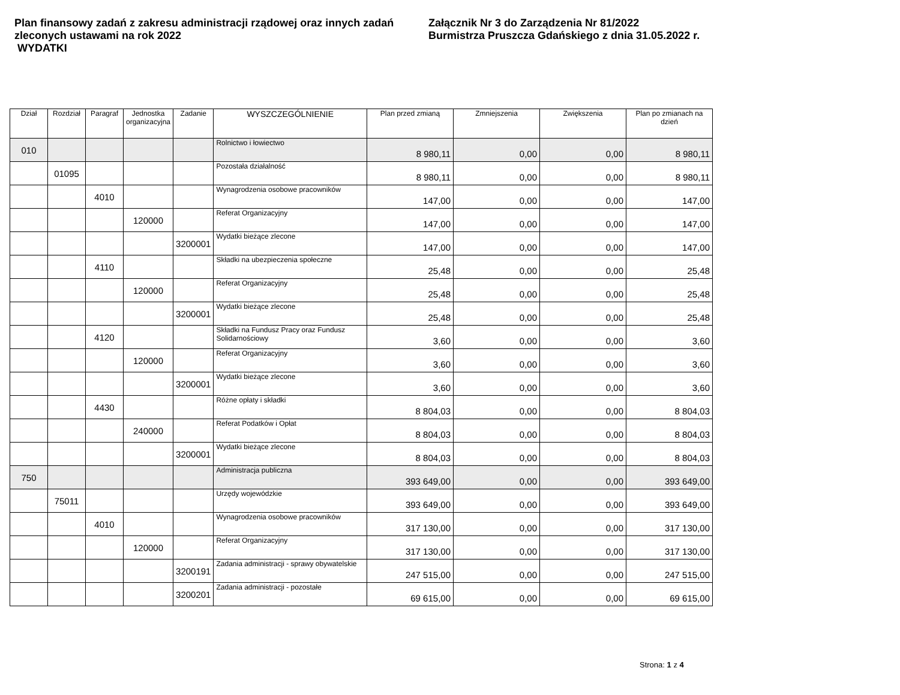Plan finansowy zadań z zakresu administracji rządowej oraz innych zadań zleconych ustawami na rok 2022
WYDATKI
Załącznik Nr 3 do Zarządzenia Nr 81/2022
Burmistrza Pruszcza Gdańskiego z dnia 31.05.2022 r.
| Dział | Rozdział | Paragraf | Jednostka organizacyjna | Zadanie | WYSZCZEGÓLNIENIE | Plan przed zmianą | Zmniejszenia | Zwiększenia | Plan po zmianach na dzień |
| --- | --- | --- | --- | --- | --- | --- | --- | --- | --- |
| 010 | | | | | Rolnictwo i łowiectwo | 8 980,11 | 0,00 | 0,00 | 8 980,11 |
| | 01095 | | | | Pozostała działalność | 8 980,11 | 0,00 | 0,00 | 8 980,11 |
| | | 4010 | | | Wynagrodzenia osobowe pracowników | 147,00 | 0,00 | 0,00 | 147,00 |
| | | | 120000 | | Referat Organizacyjny | 147,00 | 0,00 | 0,00 | 147,00 |
| | | | | 3200001 | Wydatki bieżące zlecone | 147,00 | 0,00 | 0,00 | 147,00 |
| | | 4110 | | | Składki na ubezpieczenia społeczne | 25,48 | 0,00 | 0,00 | 25,48 |
| | | | 120000 | | Referat Organizacyjny | 25,48 | 0,00 | 0,00 | 25,48 |
| | | | | 3200001 | Wydatki bieżące zlecone | 25,48 | 0,00 | 0,00 | 25,48 |
| | | 4120 | | | Składki na Fundusz Pracy oraz Fundusz Solidarnościowy | 3,60 | 0,00 | 0,00 | 3,60 |
| | | | 120000 | | Referat Organizacyjny | 3,60 | 0,00 | 0,00 | 3,60 |
| | | | | 3200001 | Wydatki bieżące zlecone | 3,60 | 0,00 | 0,00 | 3,60 |
| | | 4430 | | | Różne opłaty i składki | 8 804,03 | 0,00 | 0,00 | 8 804,03 |
| | | | 240000 | | Referat Podatków i Opłat | 8 804,03 | 0,00 | 0,00 | 8 804,03 |
| | | | | 3200001 | Wydatki bieżące zlecone | 8 804,03 | 0,00 | 0,00 | 8 804,03 |
| 750 | | | | | Administracja publiczna | 393 649,00 | 0,00 | 0,00 | 393 649,00 |
| | 75011 | | | | Urzędy wojewódzkie | 393 649,00 | 0,00 | 0,00 | 393 649,00 |
| | | 4010 | | | Wynagrodzenia osobowe pracowników | 317 130,00 | 0,00 | 0,00 | 317 130,00 |
| | | | 120000 | | Referat Organizacyjny | 317 130,00 | 0,00 | 0,00 | 317 130,00 |
| | | | | 3200191 | Zadania administracji - sprawy obywatelskie | 247 515,00 | 0,00 | 0,00 | 247 515,00 |
| | | | | 3200201 | Zadania administracji - pozostałe | 69 615,00 | 0,00 | 0,00 | 69 615,00 |
Strona: 1 z 4